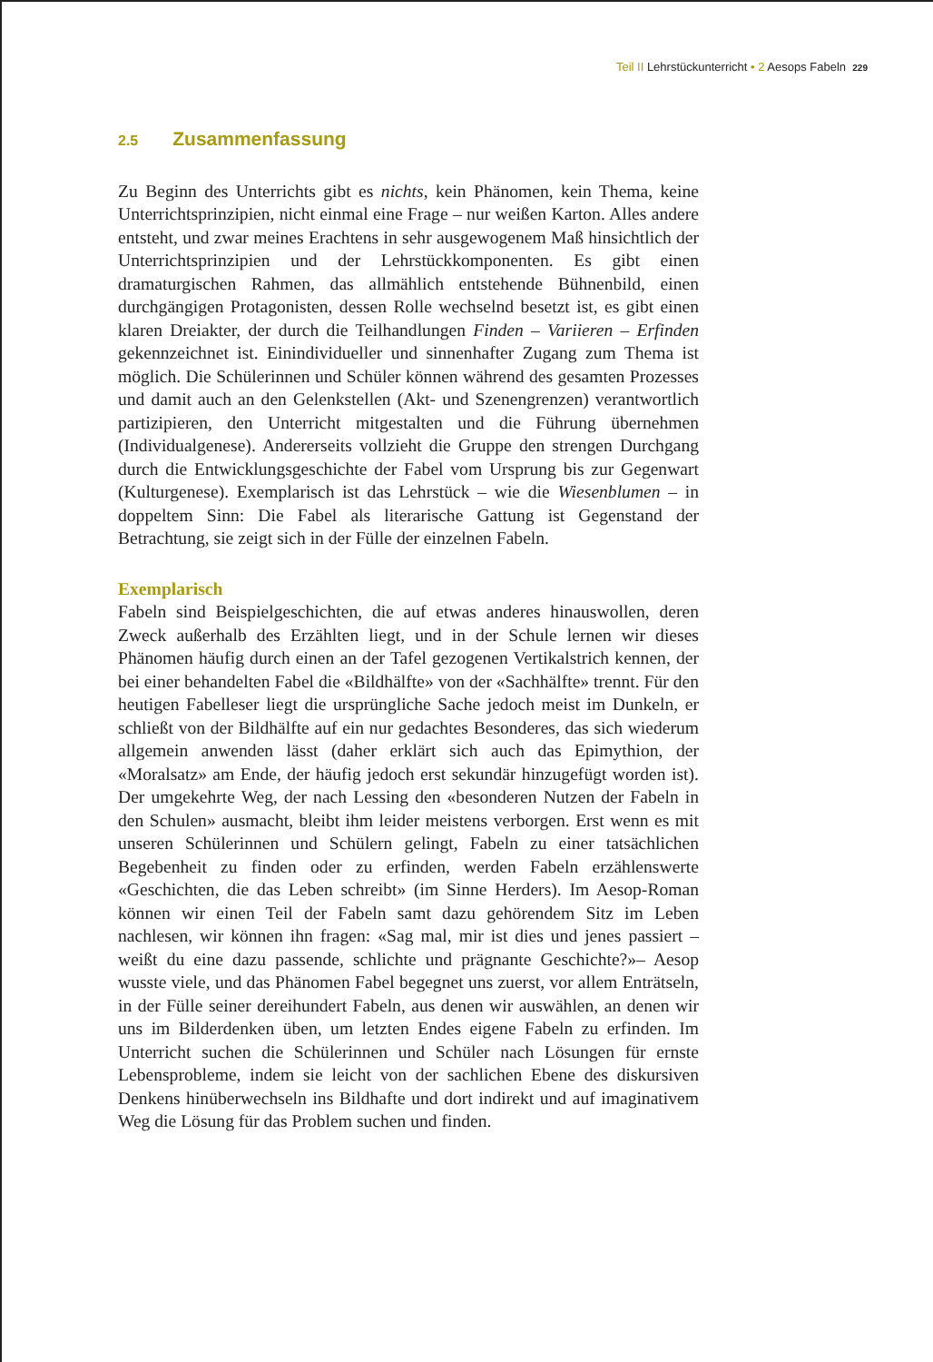Teil II Lehrstückunterricht • 2 Aesops Fabeln 229
2.5 Zusammenfassung
Zu Beginn des Unterrichts gibt es nichts, kein Phänomen, kein Thema, keine Unterrichtsprinzipien, nicht einmal eine Frage – nur weißen Karton. Alles andere entsteht, und zwar meines Erachtens in sehr ausgewogenem Maß hinsichtlich der Unterrichtsprinzipien und der Lehrstückkomponenten. Es gibt einen dramaturgischen Rahmen, das allmählich entstehende Bühnenbild, einen durchgängigen Protagonisten, dessen Rolle wechselnd besetzt ist, es gibt einen klaren Dreiakter, der durch die Teilhandlungen Finden – Variieren – Erfinden gekennzeichnet ist. Einindividueller und sinnenhafter Zugang zum Thema ist möglich. Die Schülerinnen und Schüler können während des gesamten Prozesses und damit auch an den Gelenkstellen (Akt- und Szenengrenzen) verantwortlich partizipieren, den Unterricht mitgestalten und die Führung übernehmen (Individualgenese). Andererseits vollzieht die Gruppe den strengen Durchgang durch die Entwicklungsgeschichte der Fabel vom Ursprung bis zur Gegenwart (Kulturgenese). Exemplarisch ist das Lehrstück – wie die Wiesenblumen – in doppeltem Sinn: Die Fabel als literarische Gattung ist Gegenstand der Betrachtung, sie zeigt sich in der Fülle der einzelnen Fabeln.
Exemplarisch
Fabeln sind Beispielgeschichten, die auf etwas anderes hinauswollen, deren Zweck außerhalb des Erzählten liegt, und in der Schule lernen wir dieses Phänomen häufig durch einen an der Tafel gezogenen Vertikalstrich kennen, der bei einer behandelten Fabel die «Bildhälfte» von der «Sachhälfte» trennt. Für den heutigen Fabelleser liegt die ursprüngliche Sache jedoch meist im Dunkeln, er schließt von der Bildhälfte auf ein nur gedachtes Besonderes, das sich wiederum allgemein anwenden lässt (daher erklärt sich auch das Epimythion, der «Moralsatz» am Ende, der häufig jedoch erst sekundär hinzugefügt worden ist). Der umgekehrte Weg, der nach Lessing den «besonderen Nutzen der Fabeln in den Schulen» ausmacht, bleibt ihm leider meistens verborgen. Erst wenn es mit unseren Schülerinnen und Schülern gelingt, Fabeln zu einer tatsächlichen Begebenheit zu finden oder zu erfinden, werden Fabeln erzählenswerte «Geschichten, die das Leben schreibt» (im Sinne Herders). Im Aesop-Roman können wir einen Teil der Fabeln samt dazu gehörendem Sitz im Leben nachlesen, wir können ihn fragen: «Sag mal, mir ist dies und jenes passiert – weißt du eine dazu passende, schlichte und prägnante Geschichte?»– Aesop wusste viele, und das Phänomen Fabel begegnet uns zuerst, vor allem Enträtseln, in der Fülle seiner dereihundert Fabeln, aus denen wir auswählen, an denen wir uns im Bilderdenken üben, um letzten Endes eigene Fabeln zu erfinden. Im Unterricht suchen die Schülerinnen und Schüler nach Lösungen für ernste Lebensprobleme, indem sie leicht von der sachlichen Ebene des diskursiven Denkens hinüberwechseln ins Bildhafte und dort indirekt und auf imaginativem Weg die Lösung für das Problem suchen und finden.